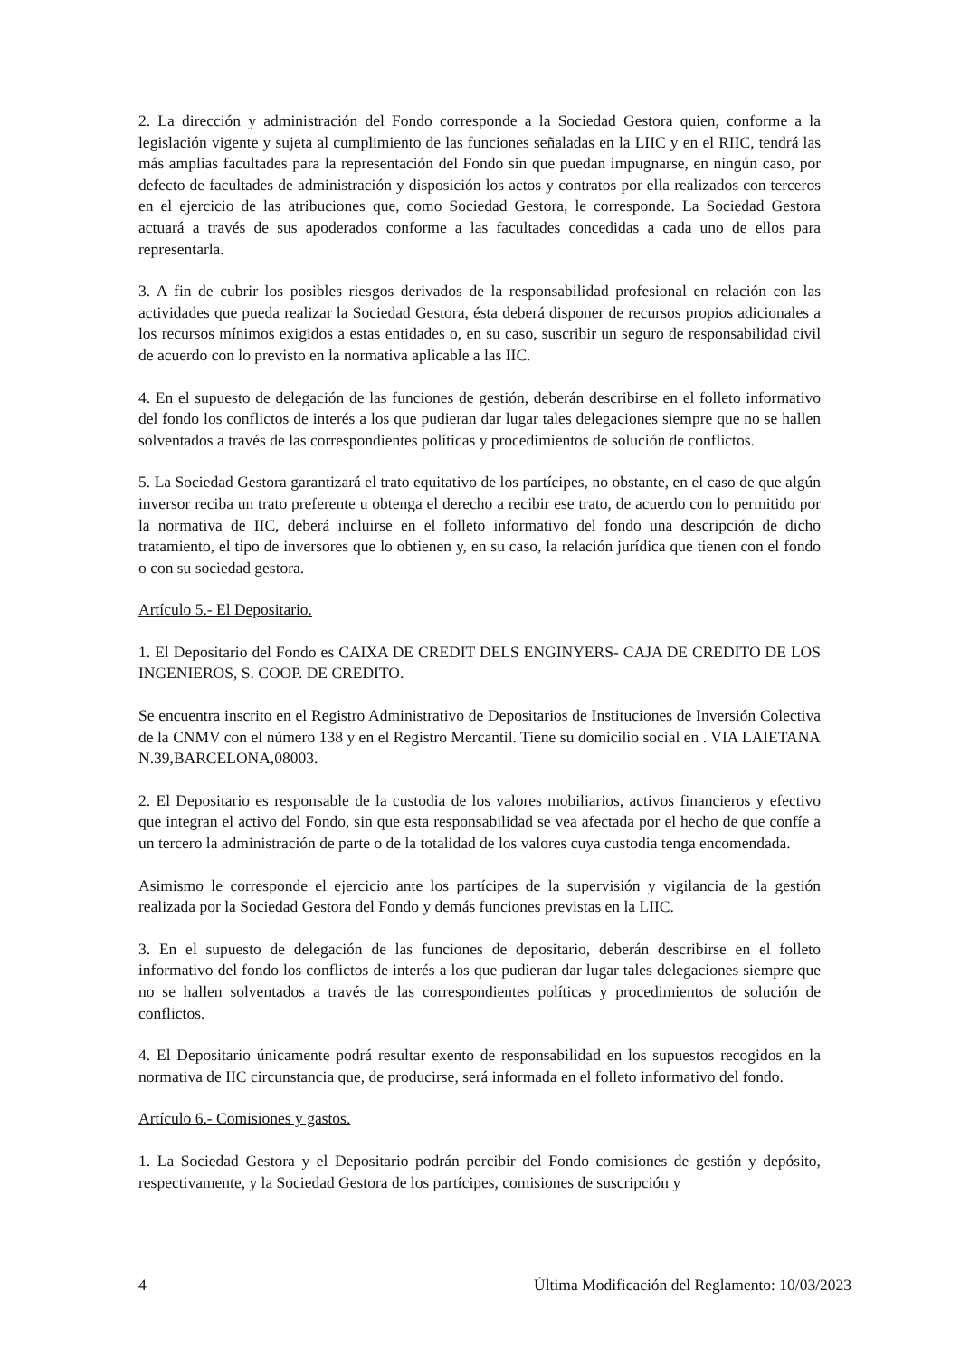2. La dirección y administración del Fondo corresponde a la Sociedad Gestora quien, conforme a la legislación vigente y sujeta al cumplimiento de las funciones señaladas en la LIIC y en el RIIC, tendrá las más amplias facultades para la representación del Fondo sin que puedan impugnarse, en ningún caso, por defecto de facultades de administración y disposición los actos y contratos por ella realizados con terceros en el ejercicio de las atribuciones que, como Sociedad Gestora, le corresponde. La Sociedad Gestora actuará a través de sus apoderados conforme a las facultades concedidas a cada uno de ellos para representarla.
3. A fin de cubrir los posibles riesgos derivados de la responsabilidad profesional en relación con las actividades que pueda realizar la Sociedad Gestora, ésta deberá disponer de recursos propios adicionales a los recursos mínimos exigidos a estas entidades o, en su caso, suscribir un seguro de responsabilidad civil de acuerdo con lo previsto en la normativa aplicable a las IIC.
4. En el supuesto de delegación de las funciones de gestión, deberán describirse en el folleto informativo del fondo los conflictos de interés a los que pudieran dar lugar tales delegaciones siempre que no se hallen solventados a través de las correspondientes políticas y procedimientos de solución de conflictos.
5. La Sociedad Gestora garantizará el trato equitativo de los partícipes, no obstante, en el caso de que algún inversor reciba un trato preferente u obtenga el derecho a recibir ese trato, de acuerdo con lo permitido por la normativa de IIC, deberá incluirse en el folleto informativo del fondo una descripción de dicho tratamiento, el tipo de inversores que lo obtienen y, en su caso, la relación jurídica que tienen con el fondo o con su sociedad gestora.
Artículo 5.- El Depositario.
1. El Depositario del Fondo es CAIXA DE CREDIT DELS ENGINYERS- CAJA DE CREDITO DE LOS INGENIEROS, S. COOP. DE CREDITO.
Se encuentra inscrito en el Registro Administrativo de Depositarios de Instituciones de Inversión Colectiva de la CNMV con el número 138 y en el Registro Mercantil. Tiene su domicilio social en . VIA LAIETANA N.39,BARCELONA,08003.
2. El Depositario es responsable de la custodia de los valores mobiliarios, activos financieros y efectivo que integran el activo del Fondo, sin que esta responsabilidad se vea afectada por el hecho de que confíe a un tercero la administración de parte o de la totalidad de los valores cuya custodia tenga encomendada.
Asimismo le corresponde el ejercicio ante los partícipes de la supervisión y vigilancia de la gestión realizada por la Sociedad Gestora del Fondo y demás funciones previstas en la LIIC.
3. En el supuesto de delegación de las funciones de depositario, deberán describirse en el folleto informativo del fondo los conflictos de interés a los que pudieran dar lugar tales delegaciones siempre que no se hallen solventados a través de las correspondientes políticas y procedimientos de solución de conflictos.
4. El Depositario únicamente podrá resultar exento de responsabilidad en los supuestos recogidos en la normativa de IIC circunstancia que, de producirse, será informada en el folleto informativo del fondo.
Artículo 6.- Comisiones y gastos.
1. La Sociedad Gestora y el Depositario podrán percibir del Fondo comisiones de gestión y depósito, respectivamente, y la Sociedad Gestora de los partícipes, comisiones de suscripción y
4 Última Modificación del Reglamento: 10/03/2023